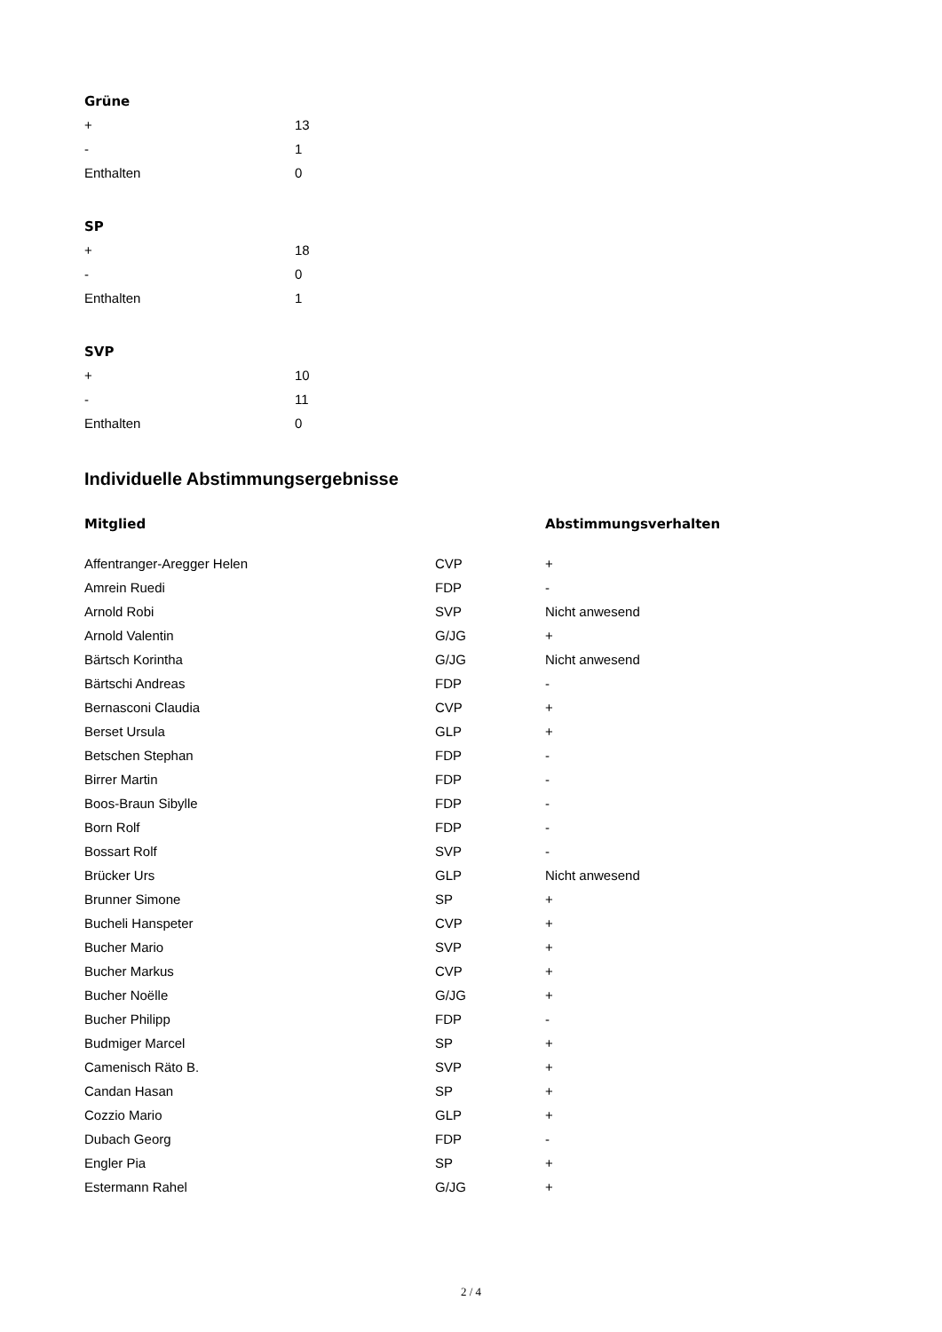Grüne
| + | 13 |
| - | 1 |
| Enthalten | 0 |
SP
| + | 18 |
| - | 0 |
| Enthalten | 1 |
SVP
| + | 10 |
| - | 11 |
| Enthalten | 0 |
Individuelle Abstimmungsergebnisse
| Mitglied | | Abstimmungsverhalten |
| --- | --- | --- |
| Affentranger-Aregger Helen | CVP | + |
| Amrein Ruedi | FDP | - |
| Arnold Robi | SVP | Nicht anwesend |
| Arnold Valentin | G/JG | + |
| Bärtsch Korintha | G/JG | Nicht anwesend |
| Bärtschi Andreas | FDP | - |
| Bernasconi Claudia | CVP | + |
| Berset Ursula | GLP | + |
| Betschen Stephan | FDP | - |
| Birrer Martin | FDP | - |
| Boos-Braun Sibylle | FDP | - |
| Born Rolf | FDP | - |
| Bossart Rolf | SVP | - |
| Brücker Urs | GLP | Nicht anwesend |
| Brunner Simone | SP | + |
| Bucheli Hanspeter | CVP | + |
| Bucher Mario | SVP | + |
| Bucher Markus | CVP | + |
| Bucher Noëlle | G/JG | + |
| Bucher Philipp | FDP | - |
| Budmiger Marcel | SP | + |
| Camenisch Räto B. | SVP | + |
| Candan Hasan | SP | + |
| Cozzio Mario | GLP | + |
| Dubach Georg | FDP | - |
| Engler Pia | SP | + |
| Estermann Rahel | G/JG | + |
2 / 4